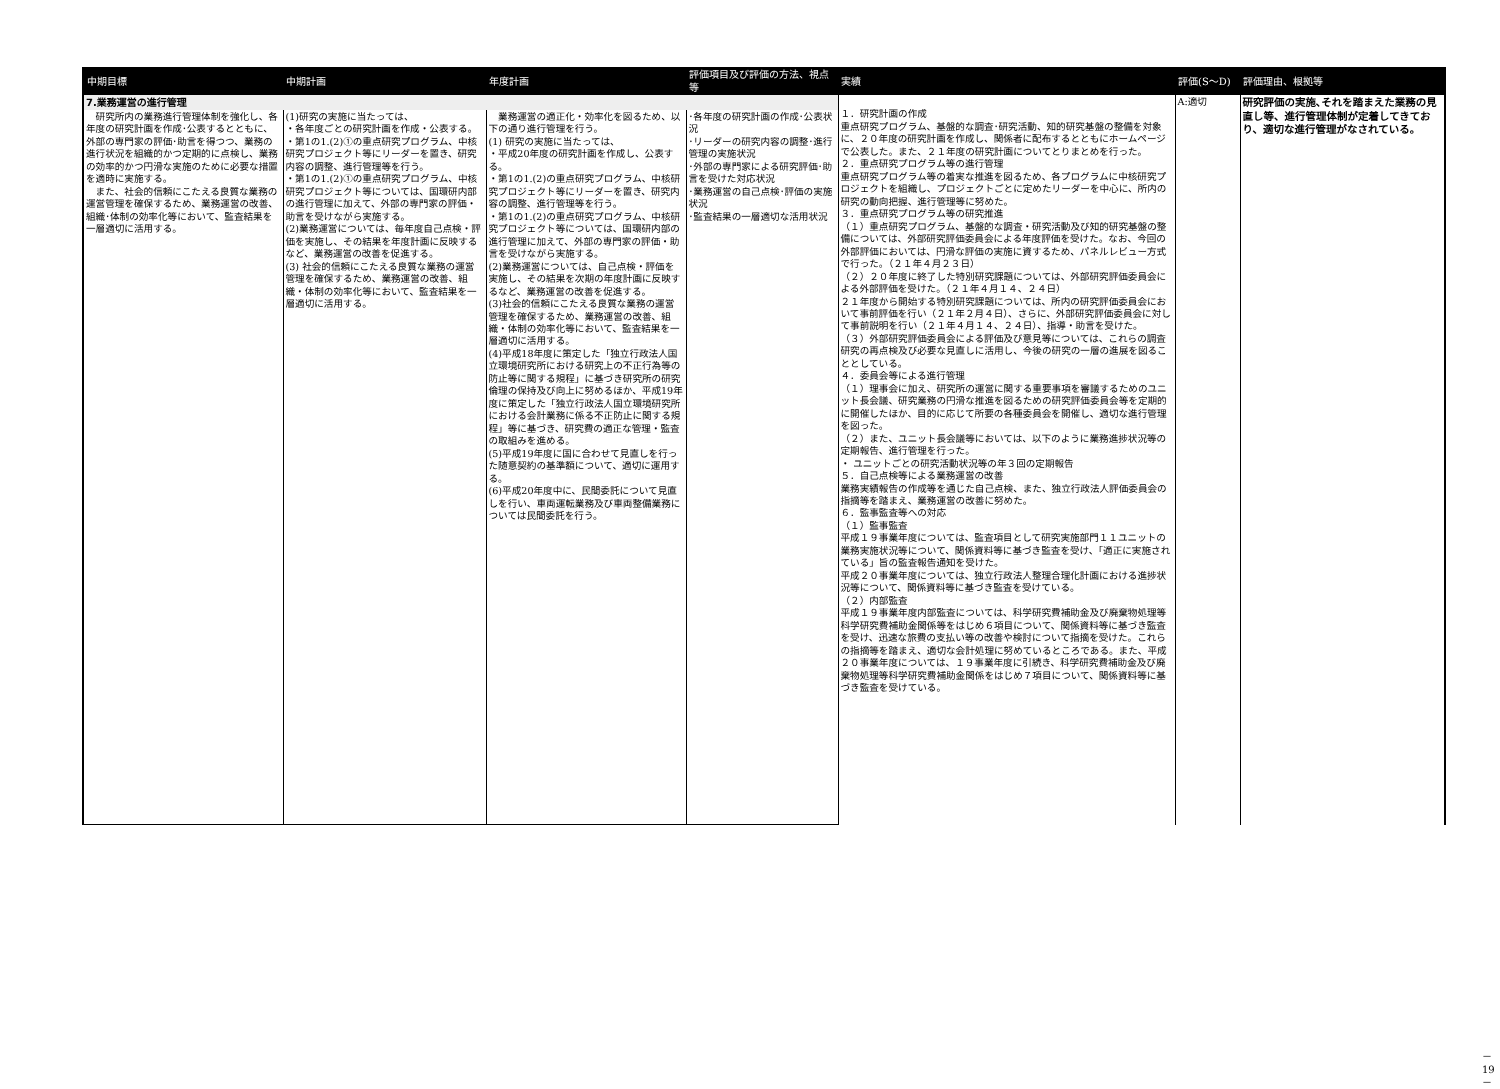| 中期目標 | 中期計画 | 年度計画 | 評価項目及び評価の方法、視点等 | 実績 | 評価(S～D) | 評価理由、根拠等 |
| --- | --- | --- | --- | --- | --- | --- |
| 7.業務運営の進行管理 | | | | １．研究計画の作成 重点研究プログラム、基盤的な調査･研究活動、知的研究基盤の整備を対象に、２０年度の研究計画を作成し、関係者に配布するとともにホームページで公表した。また、２１年度の研究計画についてとりまとめを行った。 ２．重点研究プログラム等の進行管理 重点研究プログラム等の着実な推進を図るため、各プログラムに中核研究プロジェクトを組織し、プロジェクトごとに定めたリーダーを中心に、所内の研究の動向把握、進行管理等に努めた。 ３．重点研究プログラム等の研究推進 （１）重点研究プログラム、基盤的な調査・研究活動及び知的研究基盤の整備については、外部研究評価委員会による年度評価を受けた。なお、今回の外部評価においては、円滑な評価の実施に資するため、パネルレビュー方式で行った。（２１年４月２３日） （２）２０年度に終了した特別研究課題については、外部研究評価委員会による外部評価を受けた。（２１年４月１４、２４日） ２１年度から開始する特別研究課題については、所内の研究評価委員会において事前評価を行い（２１年２月４日）、さらに、外部研究評価委員会に対して事前説明を行い（２１年４月１４、２４日）、指導・助言を受けた。 （３）外部研究評価委員会による評価及び意見等については、これらの調査研究の再点検及び必要な見直しに活用し、今後の研究の一層の進展を図ることとしている。 ４．委員会等による進行管理 （１）理事会に加え、研究所の運営に関する重要事項を審議するためのユニット長会議、研究業務の円滑な推進を図るための研究評価委員会等を定期的に開催したほか、目的に応じて所要の各種委員会を開催し、適切な進行管理を図った。 （２）また、ユニット長会議等においては、以下のように業務進捗状況等の定期報告、進行管理を行った。 ・ ユニットごとの研究活動状況等の年３回の定期報告 ５．自己点検等による業務運営の改善 業務実績報告の作成等を通じた自己点検、また、独立行政法人評価委員会の指摘等を踏まえ、業務運営の改善に努めた。 ６．監事監査等への対応 （１）監事監査 平成１９事業年度については、監査項目として研究実施部門１１ユニットの 業務実施状況等について、関係資料等に基づき監査を受け、「適正に実施されている」旨の監査報告通知を受けた。 平成２０事業年度については、独立行政法人整理合理化計画における進捗状況等について、関係資料等に基づき監査を受けている。 （２）内部監査 平成１９事業年度内部監査については、科学研究費補助金及び廃棄物処理等科学研究費補助金関係等をはじめ６項目について、関係資料等に基づき監査を受け、迅速な旅費の支払い等の改善や検討について指摘を受けた。これらの指摘等を踏まえ、適切な会計処理に努めているところである。また、平成２０事業年度については、１９事業年度に引続き、科学研究費補助金及び廃棄物処理等科学研究費補助金関係をはじめ７項目について、関係資料等に基づき監査を受けている。 | A:適切 | 研究評価の実施､それを踏まえた業務の見直し等、進行管理体制が定着してきており、適切な進行管理がなされている。 |
| 研究所内の業務進行管理体制を強化し、各年度の研究計画を作成･公表するとともに、外部の専門家の評価･助言を得つつ、業務の進行状況を組織的かつ定期的に点検し、業務の効率的かつ円滑な実施のために必要な措置を適時に実施する。 また、社会的信頼にこたえる良質な業務の運営管理を確保するため、業務運営の改善、組織･体制の効率化等において、監査結果を一層適切に活用する。 | (1)研究の実施に当たっては、 ・各年度ごとの研究計画を作成・公表する。 ・第1の1.(2)①の重点研究プログラム、中核研究プロジェクト等にリーダーを置き、研究内容の調整、進行管理等を行う。 ・第1の1.(2)①の重点研究プログラム、中核研究プロジェクト等については、国環研内部の進行管理に加えて、外部の専門家の評価・助言を受けながら実施する。 (2)業務運営については、毎年度自己点検・評価を実施し、その結果を年度計画に反映するなど、業務運営の改善を促進する。 (3) 社会的信頼にこたえる良質な業務の運営管理を確保するため、業務運営の改善、組織・体制の効率化等において、監査結果を一層適切に活用する。 | 業務運営の適正化・効率化を図るため、以下の通り進行管理を行う。 (1) 研究の実施に当たっては、 ・平成20年度の研究計画を作成し、公表する。 ・第1の1.(2)の重点研究プログラム、中核研究プロジェクト等にリーダーを置き、研究内容の調整、進行管理等を行う。 ・第1の1.(2)の重点研究プログラム、中核研究プロジェクト等については、国環研内部の進行管理に加えて、外部の専門家の評価・助言を受けながら実施する。 (2)業務運営については、自己点検・評価を実施し、その結果を次期の年度計画に反映するなど、業務運営の改善を促進する。 (3)社会的信頼にこたえる良質な業務の運営管理を確保するため、業務運営の改善、組織・体制の効率化等において、監査結果を一層適切に活用する。 (4)平成18年度に策定した「独立行政法人国立環境研究所における研究上の不正行為等の防止等に関する規程」に基づき研究所の研究倫理の保持及び向上に努めるほか、平成19年度に策定した「独立行政法人国立環境研究所における会計業務に係る不正防止に関する規程」等に基づき、研究費の適正な管理・監査の取組みを進める。 (5)平成19年度に国に合わせて見直しを行った随意契約の基準額について、適切に運用する。 (6)平成20年度中に、民間委託について見直しを行い、車両運転業務及び車両整備業務については民間委託を行う。 | ･各年度の研究計画の作成･公表状況 ･リーダーの研究内容の調整･進行管理の実施状況 ･外部の専門家による研究評価･助言を受けた対応状況 ･業務運営の自己点検･評価の実施状況 ･監査結果の一層適切な活用状況 | | | |
－19－